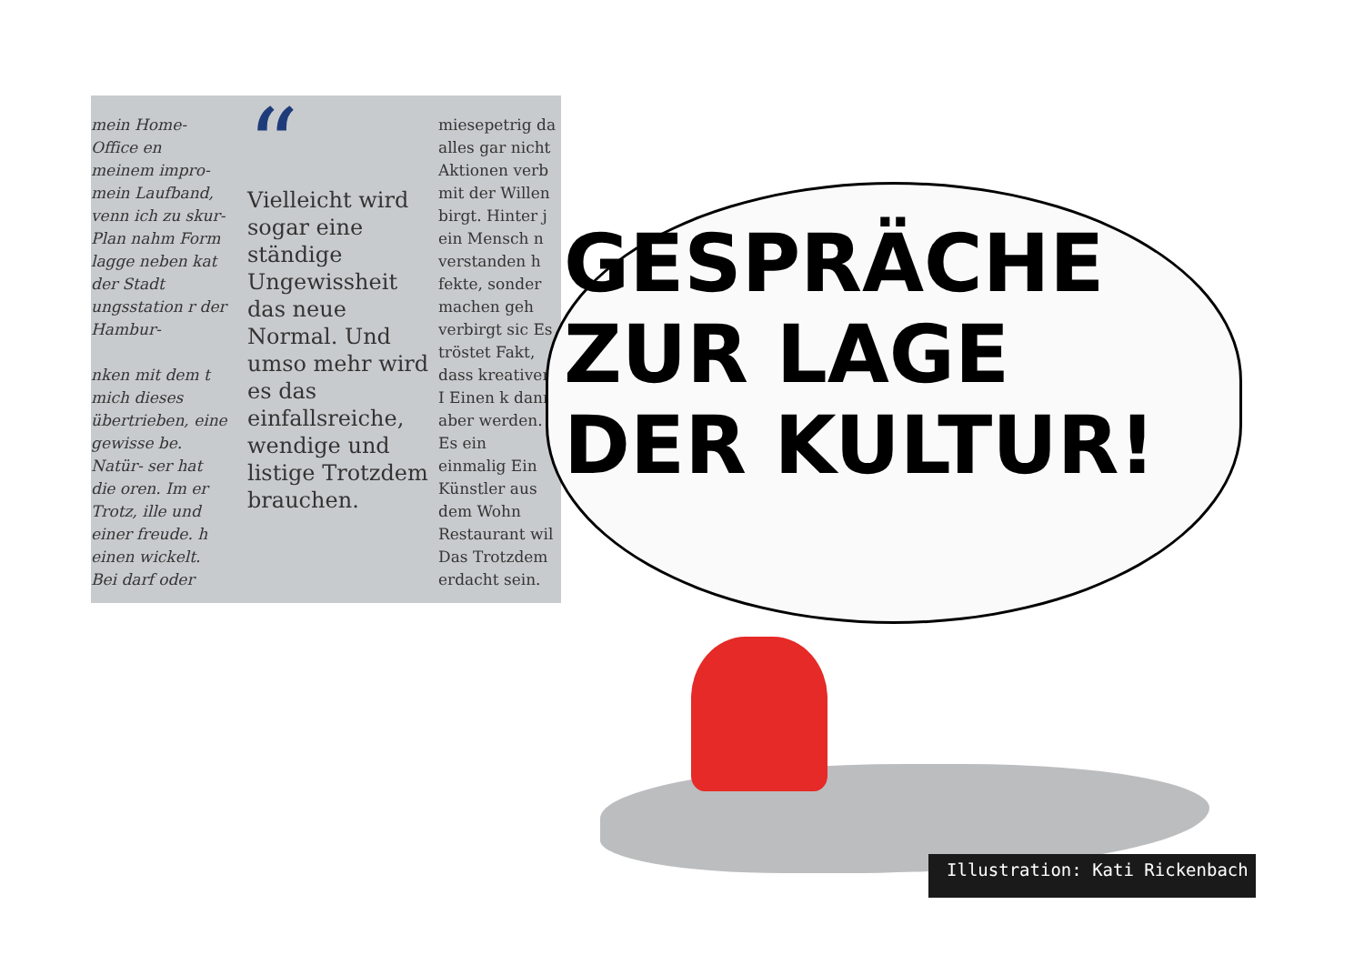mein Home-Office en meinem impro- mein Laufband, venn ich zu skur- Plan nahm Form lagge neben kat der Stadt ungsstation r der Hambur-
nken mit dem t mich dieses übertrieben, eine gewisse be. Natür- ser hat die oren. Im er Trotz, ille und einer freude. h einen wickelt. Bei darf oder
“
Vielleicht wird sogar eine ständige Ungewissheit das neue Normal. Und umso mehr wird es das einfallsreiche, wendige und listige Trotzdem brauchen.
miesepetrig da alles gar nicht Aktionen verb mit der Willen birgt. Hinter j ein Mensch n verstanden h fekte, sonder machen geh verbirgt sic Es tröstet Fakt, dass kreativer I Einen k dann aber werden. Es ein einmalig Ein Künstler aus dem Wohn Restaurant wil Das Trotzdem erdacht sein.
GESPRÄCHE ZUR LAGE DER KULTUR!
Illustration: Kati Rickenbach